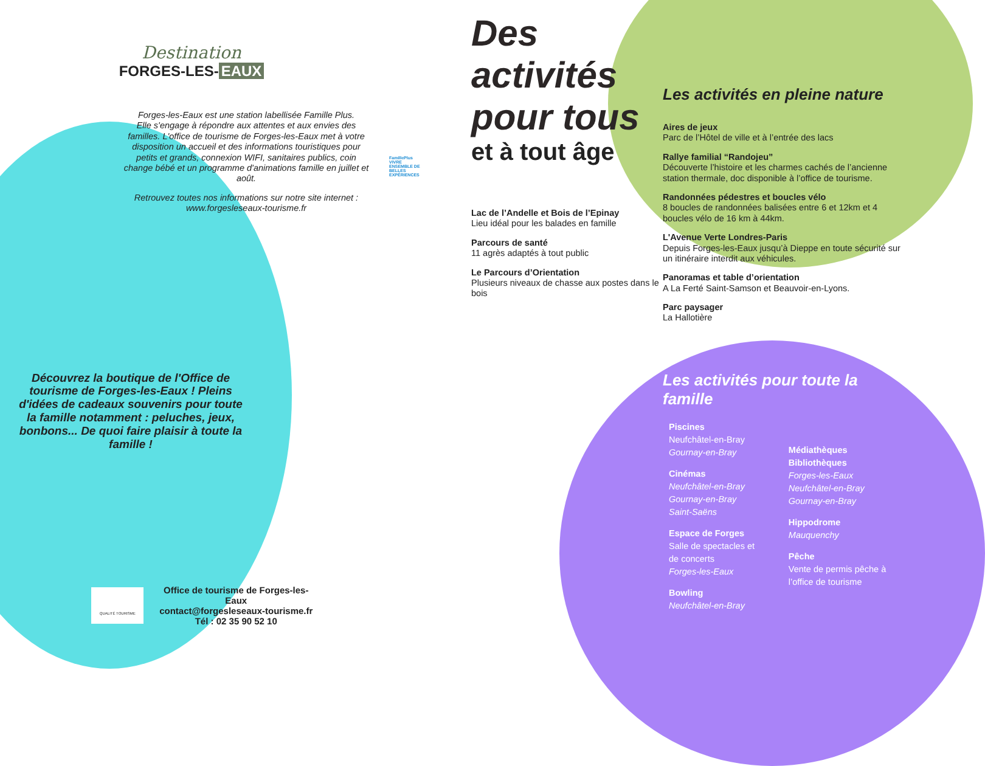Destination
FORGES-LES- EAUX
Forges-les-Eaux est une station labellisée Famille Plus.
Elle s'engage à répondre aux attentes et aux envies des familles. L'office de tourisme de Forges-les-Eaux met à votre disposition un accueil et des informations touristiques pour petits et grands, connexion WIFI, sanitaires publics, coin change bébé et un programme d'animations famille en juillet et août.
Retrouvez toutes nos informations sur notre site internet : www.forgesleseaux-tourisme.fr
FamillePlus VIVRE ENSEMBLE DE BELLES EXPÉRIENCES
Découvrez la boutique de l'Office de tourisme de Forges-les-Eaux ! Pleins d'idées de cadeaux souvenirs pour toute la famille notamment : peluches, jeux, bonbons... De quoi faire plaisir à toute la famille !
QUALITÉ TOURISME
Office de tourisme de Forges-les-Eaux
contact@forgesleseaux-tourisme.fr
Tél : 02 35 90 52 10
Des activités pour tous
et à tout âge
Lac de l’Andelle et Bois de l’Epinay
Lieu idéal pour les balades en famille
Parcours de santé
11 agrès adaptés à tout public
Le Parcours d’Orientation
Plusieurs niveaux de chasse aux postes dans le bois
Les activités en pleine nature
Aires de jeux
Parc de l’Hôtel de ville et à l’entrée des lacs
Rallye familial “Randojeu”
Découverte l’histoire et les charmes cachés de l’ancienne station thermale, doc disponible à l’office de tourisme.
Randonnées pédestres et boucles vélo
8 boucles de randonnées balisées entre 6 et 12km et 4 boucles vélo de 16 km à 44km.
L'Avenue Verte Londres-Paris
Depuis Forges-les-Eaux jusqu’à Dieppe en toute sécurité sur un itinéraire interdit aux véhicules.
Panoramas et table d’orientation
A La Ferté Saint-Samson et Beauvoir-en-Lyons.
Parc paysager
La Hallotière
Les activités pour toute la famille
Piscines
Neufchâtel-en-Bray
Gournay-en-Bray
Cinémas
Neufchâtel-en-Bray
Gournay-en-Bray
Saint-Saëns
Espace de Forges
Salle de spectacles et de concerts
Forges-les-Eaux
Bowling
Neufchâtel-en-Bray
Médiathèques
Bibliothèques
Forges-les-Eaux
Neufchâtel-en-Bray
Gournay-en-Bray
Hippodrome
Mauquenchy
Pêche
Vente de permis pêche à l’office de tourisme